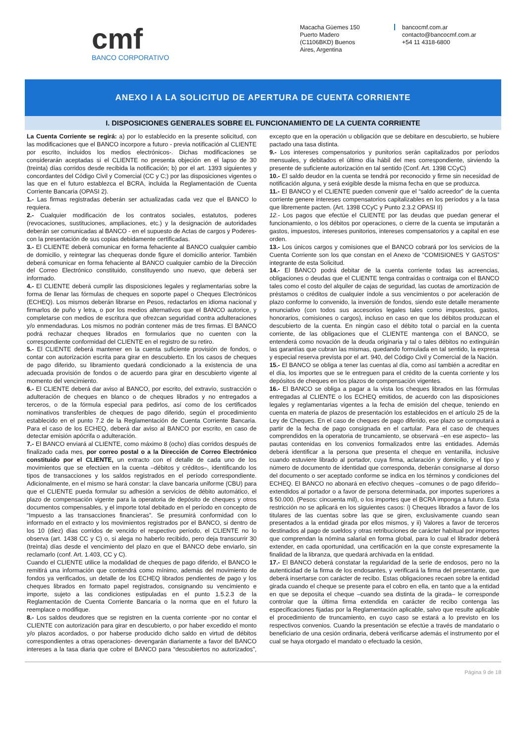cmf
BANCO CORPORATIVO
Macacha Güemes 150
Puerto Madero
(C1106BKD) Buenos
Aires, Argentina
bancocmf.com.ar
contacto@bancocmf.com.ar
+54 11 4318-6800
ANEXO I A LA SOLICITUD DE APERTURA DE CUENTA CORRIENTE
I. DISPOSICIONES GENERALES SOBRE EL FUNCIONAMIENTO DE LA CUENTA CORRIENTE
La Cuenta Corriente se regirá: a) por lo establecido en la presente solicitud, con las modificaciones que el BANCO incorpore a futuro - previa notificación al CLIENTE por escrito, incluidos los medios electrónicos-. Dichas modificaciones se considerarán aceptadas si el CLIENTE no presenta objeción en el lapso de 30 (treinta) días corridos desde recibida la notificación; b) por el art. 1393 siguientes y concordantes del Código Civil y Comercial (CC y C;) por las disposiciones vigentes o las que en el futuro establezca el BCRA, incluida la Reglamentación de Cuenta Corriente Bancaria (OPASI 2).
1.- Las firmas registradas deberán ser actualizadas cada vez que el BANCO lo requiera.
2.- Cualquier modificación de los contratos sociales, estatutos, poderes (revocaciones, sustituciones, ampliaciones, etc.) y la designación de autoridades deberán ser comunicadas al BANCO - en el supuesto de Actas de cargos y Poderes- con la presentación de sus copias debidamente certificadas.
3.- El CLIENTE deberá comunicar en forma fehaciente al BANCO cualquier cambio de domicilio, y reintegrar las chequeras donde figure el domicilio anterior. También deberá comunicar en forma fehaciente al BANCO cualquier cambio de la Dirección del Correo Electrónico constituido, constituyendo uno nuevo, que deberá ser informado.
4.- El CLIENTE deberá cumplir las disposiciones legales y reglamentarias sobre la forma de llenar las fórmulas de cheques en soporte papel o Cheques Electrónicos (ECHEQ). Los mismos deberán librarse en Pesos, redactarlos en idioma nacional y firmarlos de puño y letra, o por los medios alternativos que el BANCO autorice, y completarse con medios de escritura que ofrezcan seguridad contra adulteraciones y/o enmendaduras. Los mismos no podrán contener más de tres firmas. El BANCO podrá rechazar cheques librados en formularios que no cuenten con la correspondiente conformidad del CLIENTE en el registro de su retiro.
5.- El CLIENTE deberá mantener en la cuenta suficiente provisión de fondos, o contar con autorización escrita para girar en descubierto. En los casos de cheques de pago diferido, su libramiento quedará condicionado a la existencia de una adecuada provisión de fondos o de acuerdo para girar en descubierto vigente al momento del vencimiento.
6.- El CLIENTE deberá dar aviso al BANCO, por escrito, del extravío, sustracción o adulteración de cheques en blanco o de cheques librados y no entregados a terceros, o de la fórmula especial para pedirlos, así como de los certificados nominativos transferibles de cheques de pago diferido, según el procedimiento establecido en el punto 7.2 de la Reglamentación de Cuenta Corriente Bancaria. Para el caso de los ECHEQ, deberá dar aviso al BANCO por escrito, en caso de detectar emisión apócrifa o adulteración.
7.- El BANCO enviará al CLIENTE, como máximo 8 (ocho) días corridos después de finalizado cada mes, por correo postal o a la Dirección de Correo Electrónico constituido por el CLIENTE, un extracto con el detalle de cada uno de los movimientos que se efectúen en la cuenta –débitos y créditos–, identificando los tipos de transacciones y los saldos registrados en el período correspondiente. Adicionalmente, en el mismo se hará constar: la clave bancaria uniforme (CBU) para que el CLIENTE pueda formular su adhesión a servicios de débito automático, el plazo de compensación vigente para la operatoria de depósito de cheques y otros documentos compensables, y el importe total debitado en el período en concepto de “Impuesto a las transacciones financieras”. Se presumirá conformidad con lo informado en el extracto y los movimientos registrados por el BANCO, si dentro de los 10 (diez) días corridos de vencido el respectivo período, el CLIENTE no lo observa (art. 1438 CC y C) o, si alega no haberlo recibido, pero deja transcurrir 30 (treinta) días desde el vencimiento del plazo en que el BANCO debe enviarlo, sin reclamarlo (conf. Art. 1.403, CC y C).
Cuando el CLIENTE utilice la modalidad de cheques de pago diferido, el BANCO le remitirá una información que contendrá como mínimo, además del movimiento de fondos ya verificados, un detalle de los ECHEQ librados pendientes de pago y los cheques librados en formato papel registrados, consignando su vencimiento e importe, sujeto a las condiciones estipuladas en el punto 1.5.2.3 de la Reglamentación de Cuenta Corriente Bancaria o la norma que en el futuro la reemplace o modifique.
8.- Los saldos deudores que se registren en la cuenta corriente -por no contar el CLIENTE con autorización para girar en descubierto, o por haber excedido el monto y/o plazos acordados, o por haberse producido dicho saldo en virtud de débitos correspondientes a otras operaciones- devengarán diariamente a favor del BANCO intereses a la tasa diaria que cobre el BANCO para “descubiertos no autorizados”, excepto que en la operación u obligación que se debitare en descubierto, se hubiere pactado una tasa distinta.
9.- Los intereses compensatorios y punitorios serán capitalizados por períodos mensuales, y debitados el último día hábil del mes correspondiente, sirviendo la presente de suficiente autorización en tal sentido (Conf. Art. 1398 CCyC)
10.- El saldo deudor en la cuenta se tendrá por reconocido y firme sin necesidad de notificación alguna, y será exigible desde la misma fecha en que se produzca.
11.- El BANCO y el CLIENTE pueden convenir que el “saldo acreedor” de la cuenta corriente genere intereses compensatorios capitalizables en los períodos y a la tasa que libremente pacten. (Art. 1398 CCyC y Punto 2.3.2 OPASI II)
12.- Los pagos que efectúe el CLIENTE por las deudas que puedan generar el funcionamiento, o los débitos por operaciones, o cierre de la cuenta se imputarán a gastos, impuestos, intereses punitorios, intereses compensatorios y a capital en ese orden.
13.- Los únicos cargos y comisiones que el BANCO cobrará por los servicios de la Cuenta Corriente son los que constan en el Anexo de “COMISIONES Y GASTOS” integrante de esta Solicitud.
14.- El BANCO podrá debitar de la cuenta corriente todas las acreencias, obligaciones o deudas que el CLIENTE tenga contraídas o contraiga con el BANCO tales como el costo del alquiler de cajas de seguridad, las cuotas de amortización de préstamos o créditos de cualquier índole a sus vencimientos o por aceleración de plazo conforme lo convenido, la inversión de fondos, siendo este detalle meramente enunciativo (con todos sus accesorios legales tales como impuestos, gastos, honorarios, comisiones o cargos), incluso en caso en que los débitos produzcan el descubierto de la cuenta. En ningún caso el débito total o parcial en la cuenta corriente, de las obligaciones que el CLIENTE mantenga con el BANCO, se entenderá como novación de la deuda originaria y tal o tales débitos no extinguirán las garantías que cubran las mismas, quedando formulada en tal sentido, la expresa y especial reserva prevista por el art. 940, del Código Civil y Comercial de la Nación.
15.- El BANCO se obliga a tener las cuentas al día, como así también a acreditar en el día, los importes que se le entreguen para el crédito de la cuenta corriente y los depósitos de cheques en los plazos de compensación vigentes.
16.- El BANCO se obliga a pagar a la vista los cheques librados en las fórmulas entregadas al CLIENTE o los ECHEQ emitidos, de acuerdo con las disposiciones legales y reglamentarias vigentes a la fecha de emisión del cheque, teniendo en cuenta en materia de plazos de presentación los establecidos en el artículo 25 de la Ley de Cheques. En el caso de cheques de pago diferido, ese plazo se computará a partir de la fecha de pago consignada en el cartular. Para el caso de cheques comprendidos en la operatoria de truncamiento, se observará –en ese aspecto– las pautas contenidas en los convenios formalizados entre las entidades. Además deberá identificar a la persona que presenta el cheque en ventanilla, inclusive cuando estuviere librado al portador, cuya firma, aclaración y domicilio, y el tipo y número de documento de identidad que corresponda, deberán consignarse al dorso del documento o ser aceptado conforme se indica en los términos y condiciones del ECHEQ. El BANCO no abonará en efectivo cheques –comunes o de pago diferido– extendidos al portador o a favor de persona determinada, por importes superiores a $ 50.000. (Pesos: cincuenta mil), o los importes que el BCRA imponga a futuro. Esta restricción no se aplicará en los siguientes casos: i) Cheques librados a favor de los titulares de las cuentas sobre las que se giren, exclusivamente cuando sean presentados a la entidad girada por ellos mismos, y ii) Valores a favor de terceros destinados al pago de sueldos y otras retribuciones de carácter habitual por importes que comprendan la nómina salarial en forma global, para lo cual el librador deberá extender, en cada oportunidad, una certificación en la que conste expresamente la finalidad de la libranza, que quedará archivada en la entidad.
17.- El BANCO deberá constatar la regularidad de la serie de endosos, pero no la autenticidad de la firma de los endosantes, y verificará la firma del presentante, que deberá insertarse con carácter de recibo. Estas obligaciones recaen sobre la entidad girada cuando el cheque se presente para el cobro en ella, en tanto que a la entidad en que se deposita el cheque –cuando sea distinta de la girada– le corresponde controlar que la última firma extendida en carácter de recibo contenga las especificaciones fijadas por la Reglamentación aplicable, salvo que resulte aplicable el procedimiento de truncamiento, en cuyo caso se estará a lo previsto en los respectivos convenios. Cuando la presentación se efectúe a través de mandatario o beneficiario de una cesión ordinaria, deberá verificarse además el instrumento por el cual se haya otorgado el mandato o efectuado la cesión,
Página 9 de 18